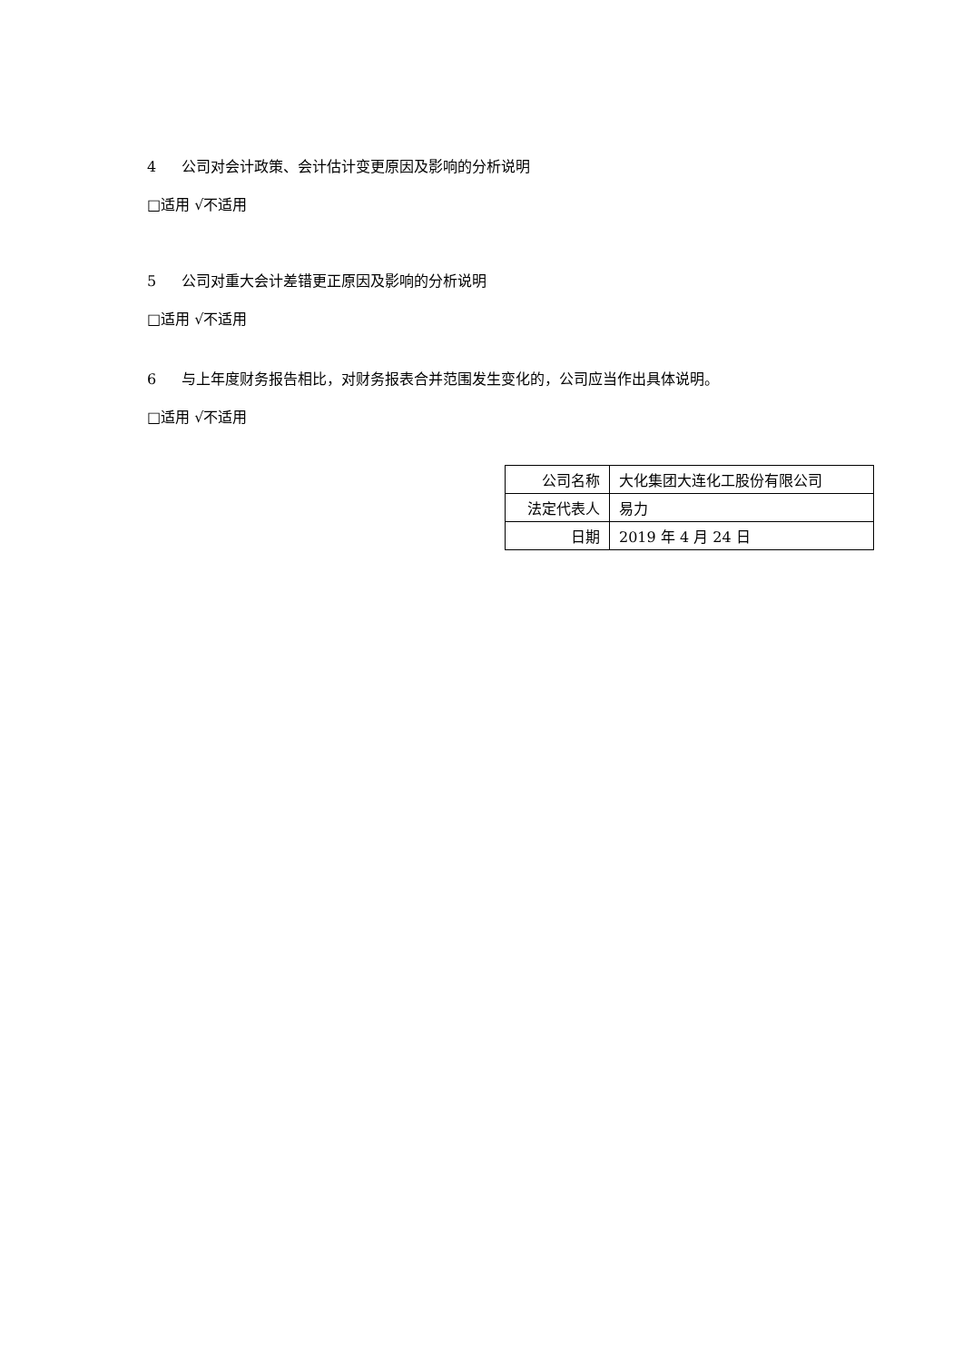4 公司对会计政策、会计估计变更原因及影响的分析说明
□适用 √不适用
5 公司对重大会计差错更正原因及影响的分析说明
□适用 √不适用
6 与上年度财务报告相比，对财务报表合并范围发生变化的，公司应当作出具体说明。
□适用 √不适用
| 公司名称 | 大化集团大连化工股份有限公司 |
| 法定代表人 | 易力 |
| 日期 | 2019 年 4 月 24 日 |